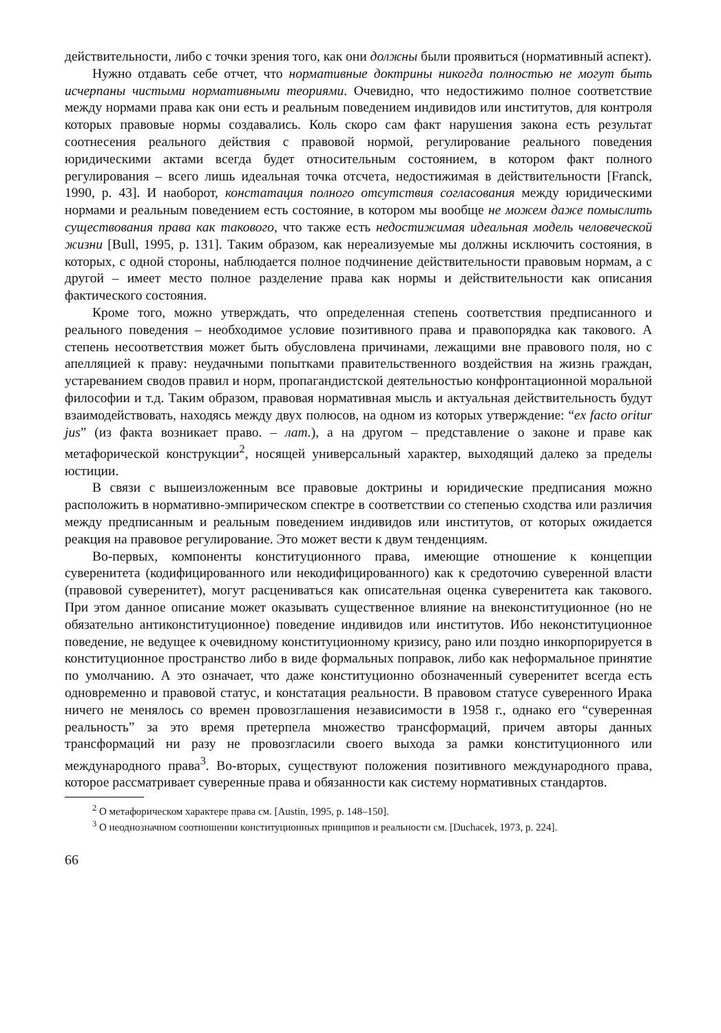действительности, либо с точки зрения того, как они должны были проявиться (нормативный аспект).
Нужно отдавать себе отчет, что нормативные доктрины никогда полностью не могут быть исчерпаны чистыми нормативными теориями. Очевидно, что недостижимо полное соответствие между нормами права как они есть и реальным поведением индивидов или институтов, для контроля которых правовые нормы создавались. Коль скоро сам факт нарушения закона есть результат соотнесения реального действия с правовой нормой, регулирование реального поведения юридическими актами всегда будет относительным состоянием, в котором факт полного регулирования – всего лишь идеальная точка отсчета, недостижимая в действительности [Franck, 1990, p. 43]. И наоборот, констатация полного отсутствия согласования между юридическими нормами и реальным поведением есть состояние, в котором мы вообще не можем даже помыслить существования права как такового, что также есть недостижимая идеальная модель человеческой жизни [Bull, 1995, p. 131]. Таким образом, как нереализуемые мы должны исключить состояния, в которых, с одной стороны, наблюдается полное подчинение действительности правовым нормам, а с другой – имеет место полное разделение права как нормы и действительности как описания фактического состояния.
Кроме того, можно утверждать, что определенная степень соответствия предписанного и реального поведения – необходимое условие позитивного права и правопорядка как такового. А степень несоответствия может быть обусловлена причинами, лежащими вне правового поля, но с апелляцией к праву: неудачными попытками правительственного воздействия на жизнь граждан, устареванием сводов правил и норм, пропагандистской деятельностью конфронтационной моральной философии и т.д. Таким образом, правовая нормативная мысль и актуальная действительность будут взаимодействовать, находясь между двух полюсов, на одном из которых утверждение: “ex facto oritur jus” (из факта возникает право. – лат.), а на другом – представление о законе и праве как метафорической конструкции<sup>2</sup>, носящей универсальный характер, выходящий далеко за пределы юстиции.
В связи с вышеизложенным все правовые доктрины и юридические предписания можно расположить в нормативно-эмпирическом спектре в соответствии со степенью сходства или различия между предписанным и реальным поведением индивидов или институтов, от которых ожидается реакция на правовое регулирование. Это может вести к двум тенденциям.
Во-первых, компоненты конституционного права, имеющие отношение к концепции суверенитета (кодифицированного или некодифицированного) как к средоточию суверенной власти (правовой суверенитет), могут расцениваться как описательная оценка суверенитета как такового. При этом данное описание может оказывать существенное влияние на внеконституционное (но не обязательно антиконституционное) поведение индивидов или институтов. Ибо неконституционное поведение, не ведущее к очевидному конституционному кризису, рано или поздно инкорпорируется в конституционное пространство либо в виде формальных поправок, либо как неформальное принятие по умолчанию. А это означает, что даже конституционно обозначенный суверенитет всегда есть одновременно и правовой статус, и констатация реальности. В правовом статусе суверенного Ирака ничего не менялось со времен провозглашения независимости в 1958 г., однако его “суверенная реальность” за это время претерпела множество трансформаций, причем авторы данных трансформаций ни разу не провозгласили своего выхода за рамки конституционного или международного права<sup>3</sup>. Во-вторых, существуют положения позитивного международного права, которое рассматривает суверенные права и обязанности как систему нормативных стандартов.
<sup>2</sup> О метафорическом характере права см. [Austin, 1995, p. 148–150].
<sup>3</sup> О неоднозначном соотношении конституционных принципов и реальности см. [Duchacek, 1973, p. 224].
66